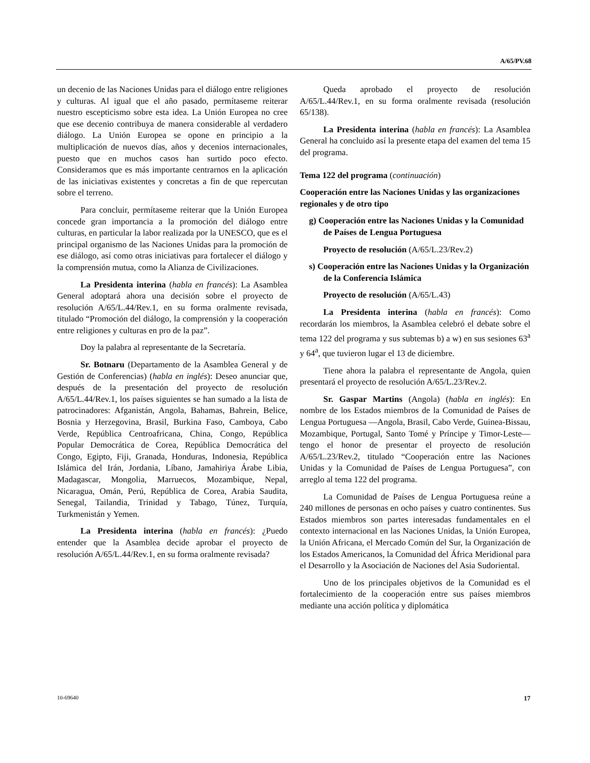A/65/PV.68
un decenio de las Naciones Unidas para el diálogo entre religiones y culturas. Al igual que el año pasado, permítaseme reiterar nuestro escepticismo sobre esta idea. La Unión Europea no cree que ese decenio contribuya de manera considerable al verdadero diálogo. La Unión Europea se opone en principio a la multiplicación de nuevos días, años y decenios internacionales, puesto que en muchos casos han surtido poco efecto. Consideramos que es más importante centrarnos en la aplicación de las iniciativas existentes y concretas a fin de que repercutan sobre el terreno.
Para concluir, permítaseme reiterar que la Unión Europea concede gran importancia a la promoción del diálogo entre culturas, en particular la labor realizada por la UNESCO, que es el principal organismo de las Naciones Unidas para la promoción de ese diálogo, así como otras iniciativas para fortalecer el diálogo y la comprensión mutua, como la Alianza de Civilizaciones.
La Presidenta interina (habla en francés): La Asamblea General adoptará ahora una decisión sobre el proyecto de resolución A/65/L.44/Rev.1, en su forma oralmente revisada, titulado “Promoción del diálogo, la comprensión y la cooperación entre religiones y culturas en pro de la paz”.
Doy la palabra al representante de la Secretaría.
Sr. Botnaru (Departamento de la Asamblea General y de Gestión de Conferencias) (habla en inglés): Deseo anunciar que, después de la presentación del proyecto de resolución A/65/L.44/Rev.1, los países siguientes se han sumado a la lista de patrocinadores: Afganistán, Angola, Bahamas, Bahrein, Belice, Bosnia y Herzegovina, Brasil, Burkina Faso, Camboya, Cabo Verde, República Centroafricana, China, Congo, República Popular Democrática de Corea, República Democrática del Congo, Egipto, Fiji, Granada, Honduras, Indonesia, República Islámica del Irán, Jordania, Líbano, Jamahiriya Árabe Libia, Madagascar, Mongolia, Marruecos, Mozambique, Nepal, Nicaragua, Omán, Perú, República de Corea, Arabia Saudita, Senegal, Tailandia, Trinidad y Tabago, Túnez, Turquía, Turkmenistán y Yemen.
La Presidenta interina (habla en francés): ¿Puedo entender que la Asamblea decide aprobar el proyecto de resolución A/65/L.44/Rev.1, en su forma oralmente revisada?
Queda aprobado el proyecto de resolución A/65/L.44/Rev.1, en su forma oralmente revisada (resolución 65/138).
La Presidenta interina (habla en francés): La Asamblea General ha concluido así la presente etapa del examen del tema 15 del programa.
Tema 122 del programa (continuación)
Cooperación entre las Naciones Unidas y las organizaciones regionales y de otro tipo
g) Cooperación entre las Naciones Unidas y la Comunidad de Países de Lengua Portuguesa
Proyecto de resolución (A/65/L.23/Rev.2)
s) Cooperación entre las Naciones Unidas y la Organización de la Conferencia Islámica
Proyecto de resolución (A/65/L.43)
La Presidenta interina (habla en francés): Como recordarán los miembros, la Asamblea celebró el debate sobre el tema 122 del programa y sus subtemas b) a w) en sus sesiones 63<sup>a</sup> y 64<sup>a</sup>, que tuvieron lugar el 13 de diciembre.
Tiene ahora la palabra el representante de Angola, quien presentará el proyecto de resolución A/65/L.23/Rev.2.
Sr. Gaspar Martins (Angola) (habla en inglés): En nombre de los Estados miembros de la Comunidad de Países de Lengua Portuguesa —Angola, Brasil, Cabo Verde, Guinea-Bissau, Mozambique, Portugal, Santo Tomé y Príncipe y Timor-Leste— tengo el honor de presentar el proyecto de resolución A/65/L.23/Rev.2, titulado “Cooperación entre las Naciones Unidas y la Comunidad de Países de Lengua Portuguesa”, con arreglo al tema 122 del programa.
La Comunidad de Países de Lengua Portuguesa reúne a 240 millones de personas en ocho países y cuatro continentes. Sus Estados miembros son partes interesadas fundamentales en el contexto internacional en las Naciones Unidas, la Unión Europea, la Unión Africana, el Mercado Común del Sur, la Organización de los Estados Americanos, la Comunidad del África Meridional para el Desarrollo y la Asociación de Naciones del Asia Sudoriental.
Uno de los principales objetivos de la Comunidad es el fortalecimiento de la cooperación entre sus países miembros mediante una acción política y diplomática
10-69640 17